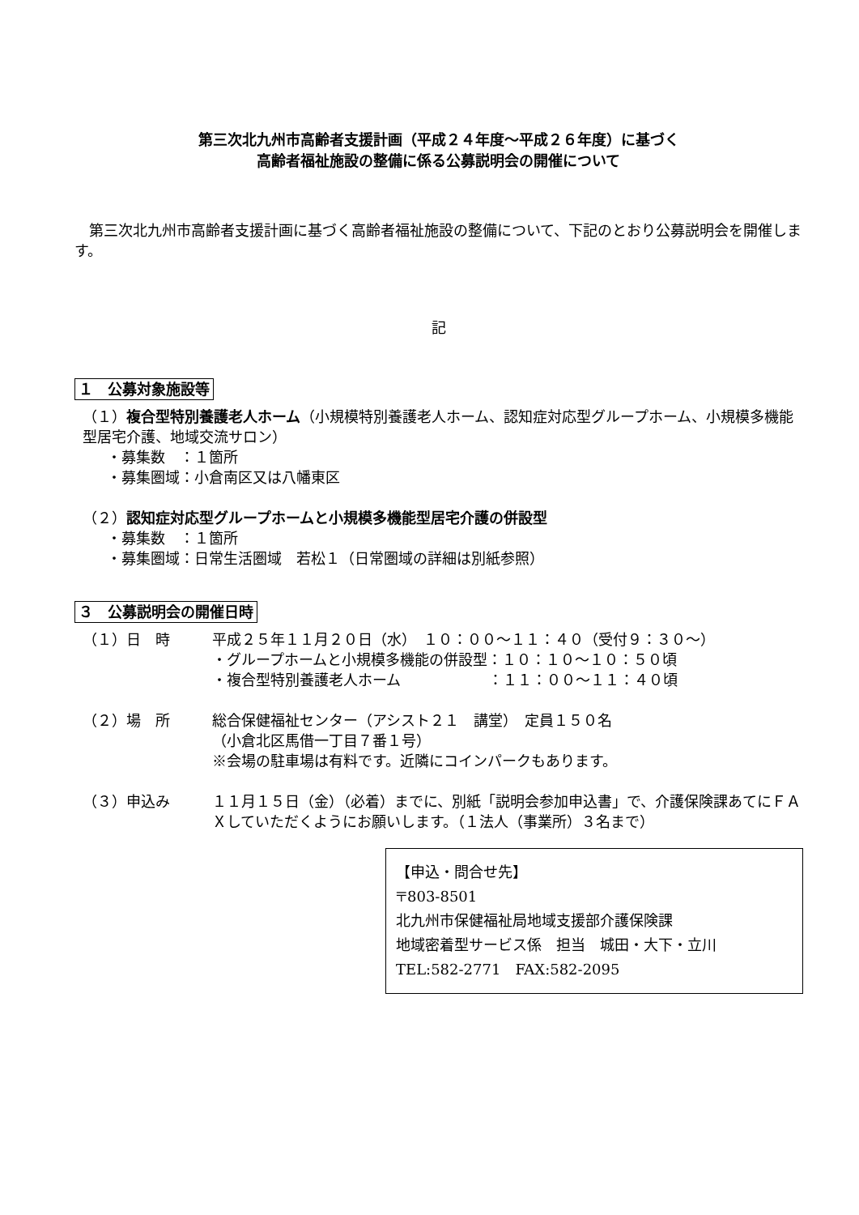第三次北九州市高齢者支援計画（平成２４年度～平成２６年度）に基づく
高齢者福祉施設の整備に係る公募説明会の開催について
　第三次北九州市高齢者支援計画に基づく高齢者福祉施設の整備について、下記のとおり公募説明会を開催します。
記
１　公募対象施設等
（１）複合型特別養護老人ホーム（小規模特別養護老人ホーム、認知症対応型グループホーム、小規模多機能型居宅介護、地域交流サロン）
・募集数　：１箇所
・募集圏域：小倉南区又は八幡東区
（２）認知症対応型グループホームと小規模多機能型居宅介護の併設型
・募集数　：１箇所
・募集圏域：日常生活圏域　若松１（日常圏域の詳細は別紙参照）
３　公募説明会の開催日時
（１）日　時 平成２５年１１月２０日（水）　１０：００～１１：４０（受付９：３０～）
・グループホームと小規模多機能の併設型：１０：１０～１０：５０頃
・複合型特別養護老人ホーム　　　　　　：１１：００～１１：４０頃
（２）場　所 総合保健福祉センター（アシスト２１　講堂）　定員１５０名
（小倉北区馬借一丁目７番１号）
※会場の駐車場は有料です。近隣にコインパークもあります。
（３）申込み １１月１５日（金）（必着）までに、別紙「説明会参加申込書」で、介護保険課あてにＦＡＸしていただくようにお願いします。（１法人（事業所）３名まで）
【申込・問合せ先】
〒803-8501
北九州市保健福祉局地域支援部介護保険課
地域密着型サービス係　担当　城田・大下・立川
TEL:582-2771　FAX:582-2095